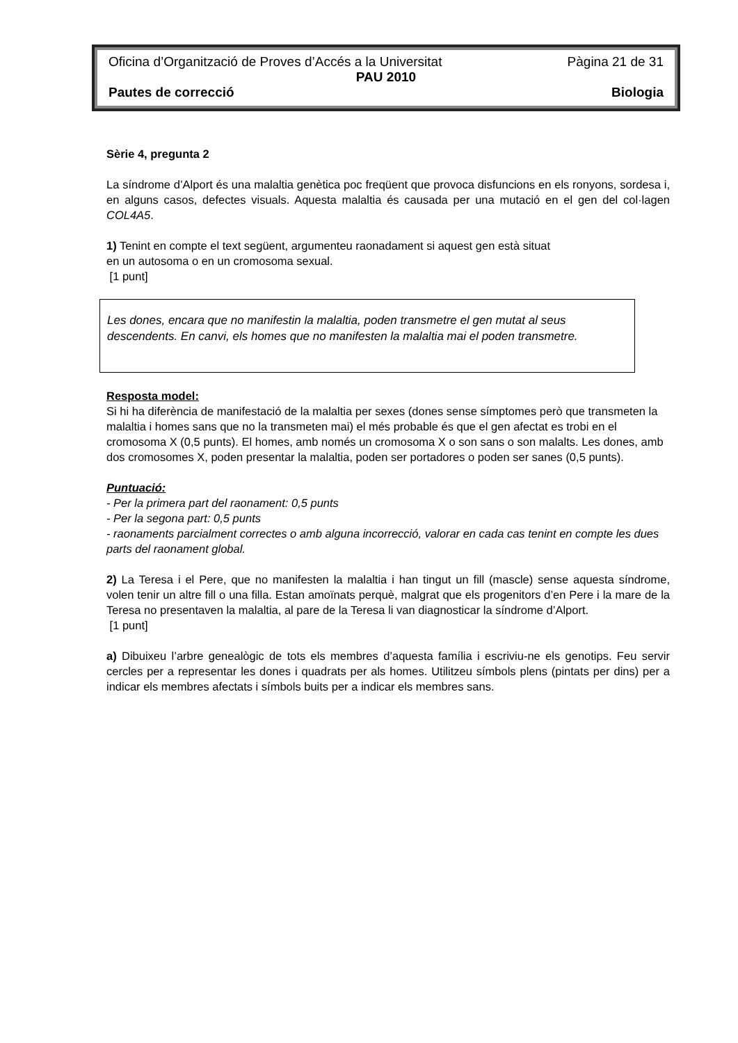Oficina d’Organització de Proves d’Accés a la Universitat Pàgina 21 de 31
PAU 2010
Pautes de correcció Biologia
Sèrie 4, pregunta 2
La síndrome d’Alport és una malaltia genètica poc freqüent que provoca disfuncions en els ronyons, sordesa i, en alguns casos, defectes visuals. Aquesta malaltia és causada per una mutació en el gen del col·lagen COL4A5.
1) Tenint en compte el text següent, argumenteu raonadament si aquest gen està situat
en un autosoma o en un cromosoma sexual.
[1 punt]
Les dones, encara que no manifestin la malaltia, poden transmetre el gen mutat al seus descendents. En canvi, els homes que no manifesten la malaltia mai el poden transmetre.
Resposta model:
Si hi ha diferència de manifestació de la malaltia per sexes (dones sense símptomes però que transmeten la malaltia i homes sans que no la transmeten mai) el més probable és que el gen afectat es trobi en el cromosoma X (0,5 punts). El homes, amb només un cromosoma X o son sans o son malalts. Les dones, amb dos cromosomes X, poden presentar la malaltia, poden ser portadores o poden ser sanes (0,5 punts).
Puntuació:
- Per la primera part del raonament: 0,5 punts
- Per la segona part: 0,5 punts
- raonaments parcialment correctes o amb alguna incorrecció, valorar en cada cas tenint en compte les dues parts del raonament global.
2) La Teresa i el Pere, que no manifesten la malaltia i han tingut un fill (mascle) sense aquesta síndrome, volen tenir un altre fill o una filla. Estan amoïnats perquè, malgrat que els progenitors d’en Pere i la mare de la Teresa no presentaven la malaltia, al pare de la Teresa li van diagnosticar la síndrome d’Alport.
[1 punt]
a) Dibuixeu l’arbre genealògic de tots els membres d’aquesta família i escriviu-ne els genotips. Feu servir cercles per a representar les dones i quadrats per als homes. Utilitzeu símbols plens (pintats per dins) per a indicar els membres afectats i símbols buits per a indicar els membres sans.